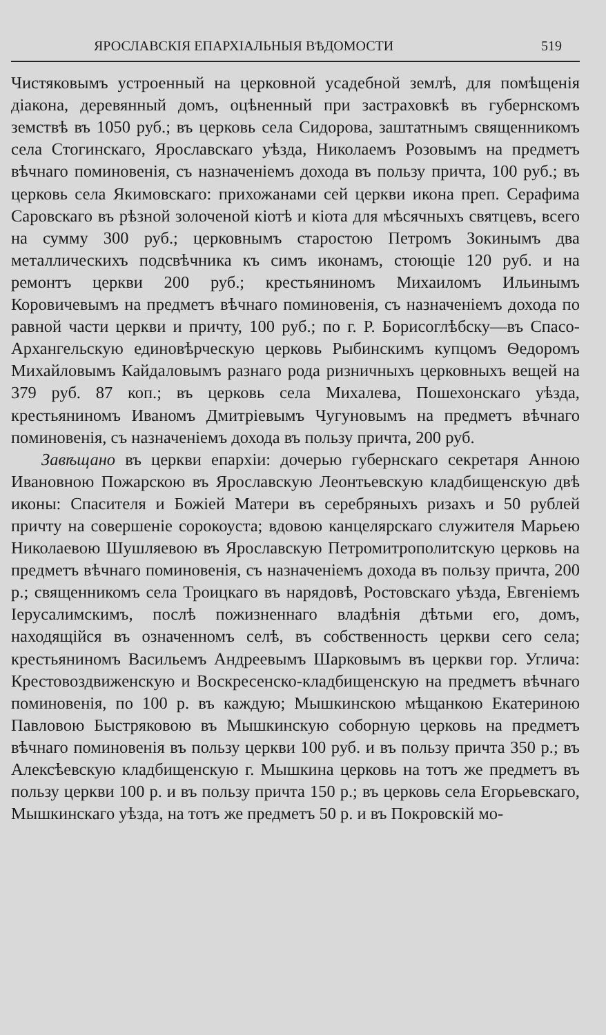ЯРОСЛАВСКІЯ ЕПАРХІАЛЬНЫЯ ВѢДОМОСТИ 519
Чистяковымъ устроенный на церковной усадебной землѣ, для помѣщенія діакона, деревянный домъ, оцѣненный при застраховкѣ въ губернскомъ земствѣ въ 1050 руб.; въ церковь села Сидорова, заштатнымъ священникомъ села Стогинскаго, Ярославскаго уѣзда, Николаемъ Розовымъ на предметъ вѣчнаго поминовенія, съ назначеніемъ дохода въ пользу причта, 100 руб.; въ церковь села Якимовскаго: прихожанами сей церкви икона преп. Серафима Саровскаго въ рѣзной золоченой кіотѣ и кіота для мѣсячныхъ святцевъ, всего на сумму 300 руб.; церковнымъ старостою Петромъ Зокинымъ два металлическихъ подсвѣчника къ симъ иконамъ, стоющіе 120 руб. и на ремонтъ церкви 200 руб.; крестьяниномъ Михаиломъ Ильинымъ Коровичевымъ на предметъ вѣчнаго поминовенія, съ назначеніемъ дохода по равной части церкви и причту, 100 руб.; по г. Р. Борисоглѣбску—въ Спасо-Архангельскую единовѣрческую церковь Рыбинскимъ купцомъ Ѳедоромъ Михайловымъ Кайдаловымъ разнаго рода ризничныхъ церковныхъ вещей на 379 руб. 87 коп.; въ церковь села Михалева, Пошехонскаго уѣзда, крестьяниномъ Иваномъ Дмитріевымъ Чугуновымъ на предметъ вѣчнаго поминовенія, съ назначеніемъ дохода въ пользу причта, 200 руб.
Завѣщано въ церкви епархіи: дочерью губернскаго секретаря Анною Ивановною Пожарскою въ Ярославскую Леонтьевскую кладбищенскую двѣ иконы: Спасителя и Божіей Матери въ серебряныхъ ризахъ и 50 рублей причту на совершеніе сорокоуста; вдовою канцелярскаго служителя Марьею Николаевою Шушляевою въ Ярославскую Петромитрополитскую церковь на предметъ вѣчнаго поминовенія, съ назначеніемъ дохода въ пользу причта, 200 р.; священникомъ села Троицкаго въ нарядовѣ, Ростовскаго уѣзда, Евгеніемъ Іерусалимскимъ, послѣ пожизненнаго владѣнія дѣтьми его, домъ, находящійся въ означенномъ селѣ, въ собственность церкви сего села; крестьяниномъ Васильемъ Андреевымъ Шарковымъ въ церкви гор. Углича: Крестовоздвиженскую и Воскресенско-кладбищенскую на предметъ вѣчнаго поминовенія, по 100 р. въ каждую; Мышкинскою мѣщанкою Екатериною Павловою Быстряковою въ Мышкинскую соборную церковь на предметъ вѣчнаго поминовенія въ пользу церкви 100 руб. и въ пользу причта 350 р.; въ Алексѣевскую кладбищенскую г. Мышкина церковь на тотъ же предметъ въ пользу церкви 100 р. и въ пользу причта 150 р.; въ церковь села Егорьевскаго, Мышкинскаго уѣзда, на тотъ же предметъ 50 р. и въ Покровскій мо-